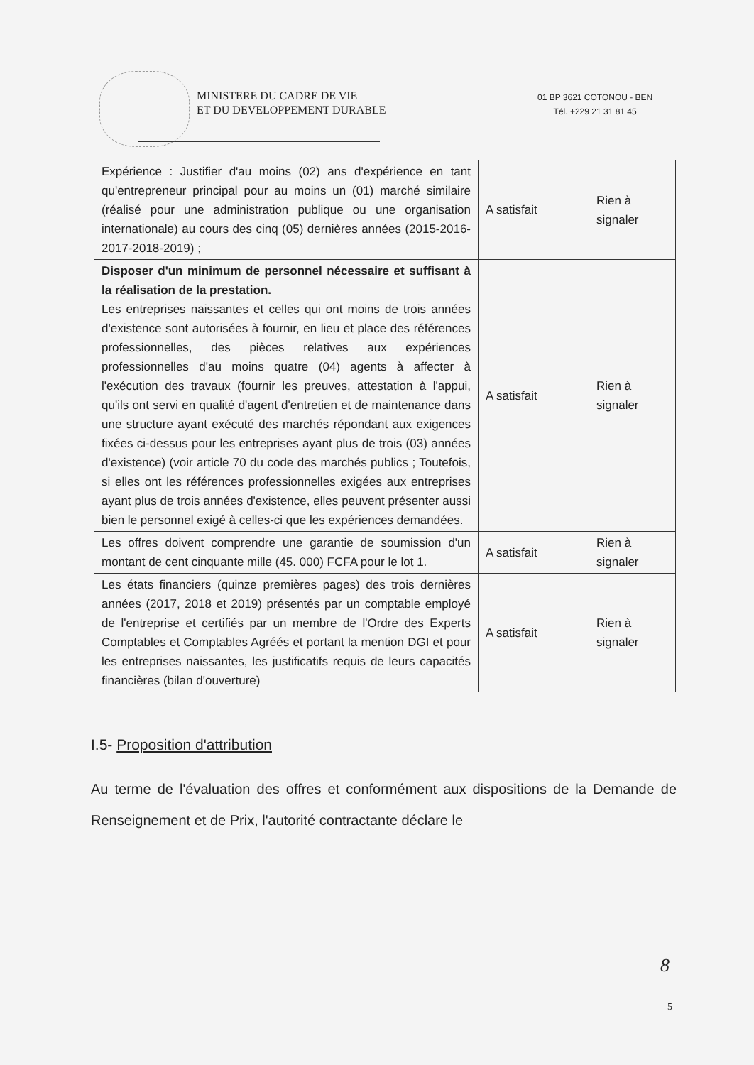MINISTERE DU CADRE DE VIE
ET DU DEVELOPPEMENT DURABLE
01 BP 3621 COTONOU - BEN
Tél. +229 21 31 81 45
| Expérience : Justifier d'au moins (02) ans d'expérience en tant qu'entrepreneur principal pour au moins un (01) marché similaire (réalisé pour une administration publique ou une organisation internationale) au cours des cinq (05) dernières années (2015-2016-2017-2018-2019) ; | A satisfait | Rien à signaler |
| Disposer d'un minimum de personnel nécessaire et suffisant à la réalisation de la prestation. Les entreprises naissantes et celles qui ont moins de trois années d'existence sont autorisées à fournir, en lieu et place des références professionnelles, des pièces relatives aux expériences professionnelles d'au moins quatre (04) agents à affecter à l'exécution des travaux (fournir les preuves, attestation à l'appui, qu'ils ont servi en qualité d'agent d'entretien et de maintenance dans une structure ayant exécuté des marchés répondant aux exigences fixées ci-dessus pour les entreprises ayant plus de trois (03) années d'existence) (voir article 70 du code des marchés publics ; Toutefois, si elles ont les références professionnelles exigées aux entreprises ayant plus de trois années d'existence, elles peuvent présenter aussi bien le personnel exigé à celles-ci que les expériences demandées. | A satisfait | Rien à signaler |
| Les offres doivent comprendre une garantie de soumission d'un montant de cent cinquante mille (45. 000) FCFA pour le lot 1. | A satisfait | Rien à signaler |
| Les états financiers (quinze premières pages) des trois dernières années (2017, 2018 et 2019) présentés par un comptable employé de l'entreprise et certifiés par un membre de l'Ordre des Experts Comptables et Comptables Agréés et portant la mention DGI et pour les entreprises naissantes, les justificatifs requis de leurs capacités financières (bilan d'ouverture) | A satisfait | Rien à signaler |
I.5- Proposition d'attribution
Au terme de l'évaluation des offres et conformément aux dispositions de la Demande de Renseignement et de Prix, l'autorité contractante déclare le
8
5